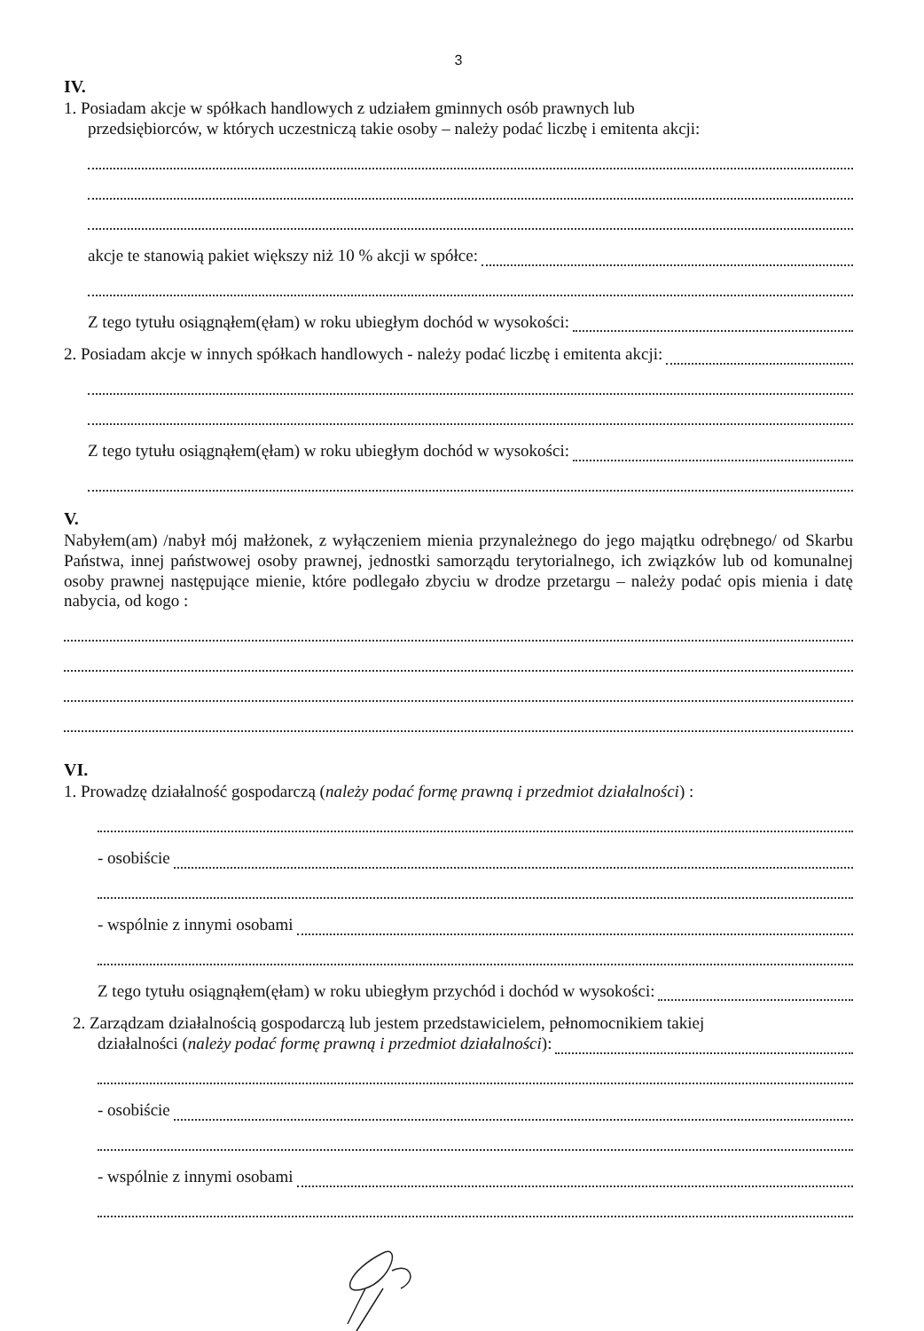3
IV.
1. Posiadam akcje w spółkach handlowych z udziałem gminnych osób prawnych lub
przedsiębiorców, w których uczestniczą takie osoby – należy podać liczbę i emitenta akcji:
akcje te stanowią pakiet większy niż 10 % akcji w spółce:
Z tego tytułu osiągnąłem(ęłam) w roku ubiegłym dochód w wysokości:
2. Posiadam akcje w innych spółkach handlowych - należy podać liczbę i emitenta akcji:
Z tego tytułu osiągnąłem(ęłam) w roku ubiegłym dochód w wysokości:
V.
Nabyłem(am) /nabył mój małżonek, z wyłączeniem mienia przynależnego do jego majątku odrębnego/ od Skarbu Państwa, innej państwowej osoby prawnej, jednostki samorządu terytorialnego, ich związków lub od komunalnej osoby prawnej następujące mienie, które podlegało zbyciu w drodze przetargu – należy podać opis mienia i datę nabycia, od kogo :
VI.
1. Prowadzę działalność gospodarczą (należy podać formę prawną i przedmiot działalności) :
- osobiście
- wspólnie z innymi osobami
Z tego tytułu osiągnąłem(ęłam) w roku ubiegłym przychód i dochód w wysokości:
2. Zarządzam działalnością gospodarczą lub jestem przedstawicielem, pełnomocnikiem takiej
działalności (należy podać formę prawną i przedmiot działalności):
- osobiście
- wspólnie z innymi osobami